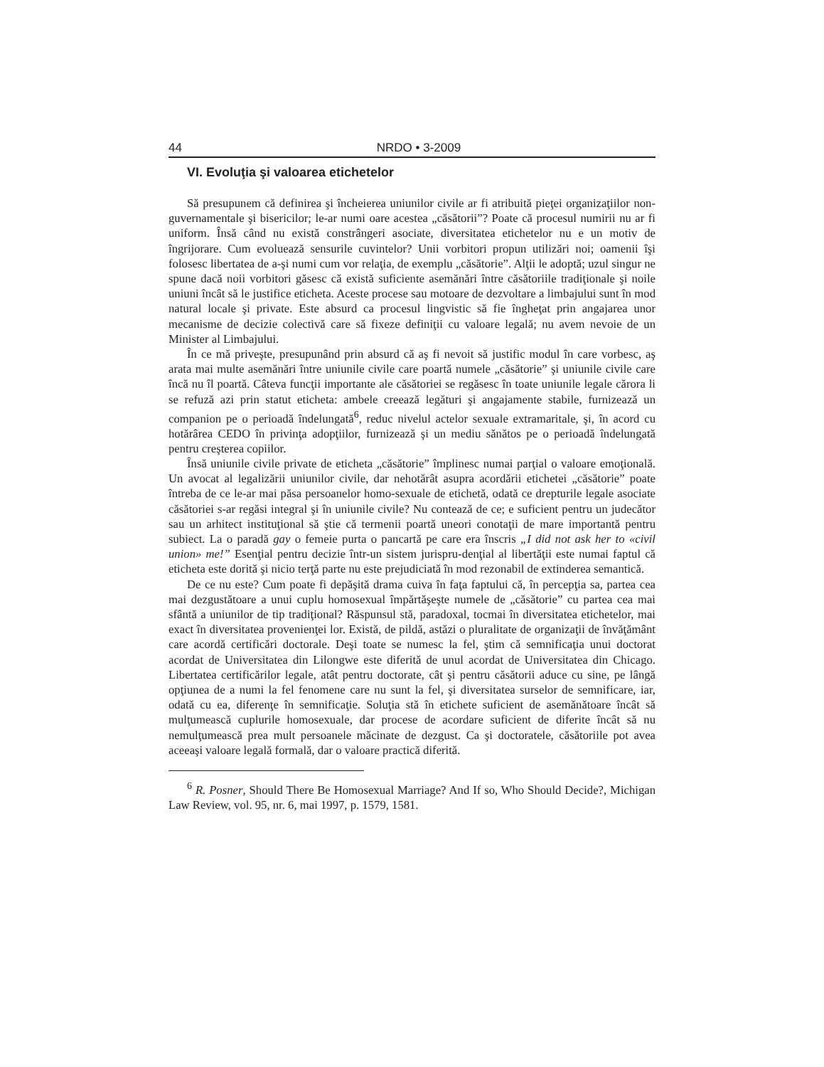44 NRDO • 3-2009
VI. Evoluţia şi valoarea etichetelor
Să presupunem că definirea şi încheierea uniunilor civile ar fi atribuită pieţei organizaţiilor non-guvernamentale şi bisericilor; le-ar numi oare acestea „căsătorii”? Poate că procesul numirii nu ar fi uniform. Însă când nu există constrângeri asociate, diversitatea etichetelor nu e un motiv de îngrijorare. Cum evoluează sensurile cuvintelor? Unii vorbitori propun utilizări noi; oamenii îşi folosesc libertatea de a-şi numi cum vor relaţia, de exemplu „căsătorie”. Alţii le adoptă; uzul singur ne spune dacă noii vorbitori găsesc că există suficiente asemănări între căsătoriile tradiţionale şi noile uniuni încât să le justifice eticheta. Aceste procese sau motoare de dezvoltare a limbajului sunt în mod natural locale şi private. Este absurd ca procesul lingvistic să fie îngheţat prin angajarea unor mecanisme de decizie colectivă care să fixeze definiţii cu valoare legală; nu avem nevoie de un Minister al Limbajului.
În ce mă priveşte, presupunând prin absurd că aş fi nevoit să justific modul în care vorbesc, aş arata mai multe asemănări între uniunile civile care poartă numele „căsătorie” şi uniunile civile care încă nu îl poartă. Câteva funcţii importante ale căsătoriei se regăsesc în toate uniunile legale cărora li se refuză azi prin statut eticheta: ambele creează legături şi angajamente stabile, furnizează un companion pe o perioadă îndelungată<sup>6</sup>, reduc nivelul actelor sexuale extramaritale, şi, în acord cu hotărârea CEDO în privinţa adopţiilor, furnizează şi un mediu sănătos pe o perioadă îndelungată pentru creşterea copiilor.
Însă uniunile civile private de eticheta „căsătorie” împlinesc numai parţial o valoare emoţională. Un avocat al legalizării uniunilor civile, dar nehotărât asupra acordării etichetei „căsătorie” poate întreba de ce le-ar mai păsa persoanelor homo-sexuale de etichetă, odată ce drepturile legale asociate căsătoriei s-ar regăsi integral şi în uniunile civile? Nu contează de ce; e suficient pentru un judecător sau un arhitect instituţional să ştie că termenii poartă uneori conotaţii de mare importantă pentru subiect. La o paradă gay o femeie purta o pancartă pe care era înscris „I did not ask her to «civil union» me!” Esenţial pentru decizie într-un sistem jurispru-denţial al libertăţii este numai faptul că eticheta este dorită şi nicio terţă parte nu este prejudiciată în mod rezonabil de extinderea semantică.
De ce nu este? Cum poate fi depăşită drama cuiva în faţa faptului că, în percepţia sa, partea cea mai dezgustătoare a unui cuplu homosexual împărtăşeşte numele de „căsătorie” cu partea cea mai sfântă a uniunilor de tip tradiţional? Răspunsul stă, paradoxal, tocmai în diversitatea etichetelor, mai exact în diversitatea provenienţei lor. Există, de pildă, astăzi o pluralitate de organizaţii de învăţământ care acordă certificări doctorale. Deşi toate se numesc la fel, ştim că semnificaţia unui doctorat acordat de Universitatea din Lilongwe este diferită de unul acordat de Universitatea din Chicago. Libertatea certificărilor legale, atât pentru doctorate, cât şi pentru căsătorii aduce cu sine, pe lângă opţiunea de a numi la fel fenomene care nu sunt la fel, şi diversitatea surselor de semnificare, iar, odată cu ea, diferenţe în semnificaţie. Soluţia stă în etichete suficient de asemănătoare încât să mulţumească cuplurile homosexuale, dar procese de acordare suficient de diferite încât să nu nemulţumească prea mult persoanele măcinate de dezgust. Ca şi doctoratele, căsătoriile pot avea aceeaşi valoare legală formală, dar o valoare practică diferită.
<sup>6</sup> R. Posner, Should There Be Homosexual Marriage? And If so, Who Should Decide?, Michigan Law Review, vol. 95, nr. 6, mai 1997, p. 1579, 1581.